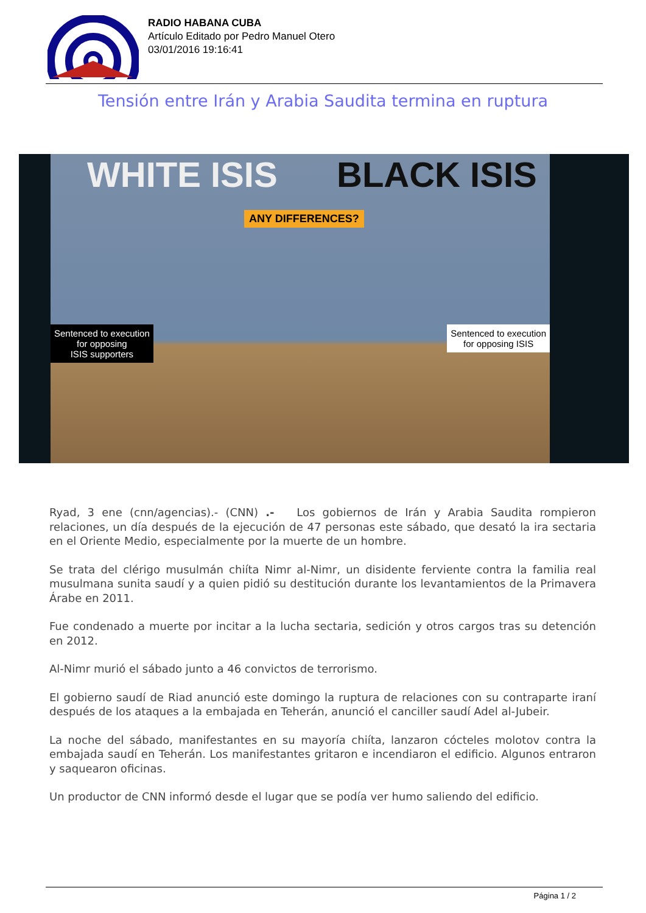RADIO HABANA CUBA
Artículo Editado por Pedro Manuel Otero
03/01/2016 19:16:41
Tensión entre Irán y Arabia Saudita termina en ruptura
WHITE ISIS BLACK ISIS
ANY DIFFERENCES?
Sentenced to execution
for opposing
ISIS supporters
Sentenced to execution
for opposing ISIS
Ryad, 3 ene (cnn/agencias).- (CNN) .- Los gobiernos de Irán y Arabia Saudita rompieron relaciones, un día después de la ejecución de 47 personas este sábado, que desató la ira sectaria en el Oriente Medio, especialmente por la muerte de un hombre.
Se trata del clérigo musulmán chiíta Nimr al-Nimr, un disidente ferviente contra la familia real musulmana sunita saudí y a quien pidió su destitución durante los levantamientos de la Primavera Árabe en 2011.
Fue condenado a muerte por incitar a la lucha sectaria, sedición y otros cargos tras su detención en 2012.
Al-Nimr murió el sábado junto a 46 convictos de terrorismo.
El gobierno saudí de Riad anunció este domingo la ruptura de relaciones con su contraparte iraní después de los ataques a la embajada en Teherán, anunció el canciller saudí Adel al-Jubeir.
La noche del sábado, manifestantes en su mayoría chiíta, lanzaron cócteles molotov contra la embajada saudí en Teherán. Los manifestantes gritaron e incendiaron el edificio. Algunos entraron y saquearon oficinas.
Un productor de CNN informó desde el lugar que se podía ver humo saliendo del edificio.
Página 1 / 2